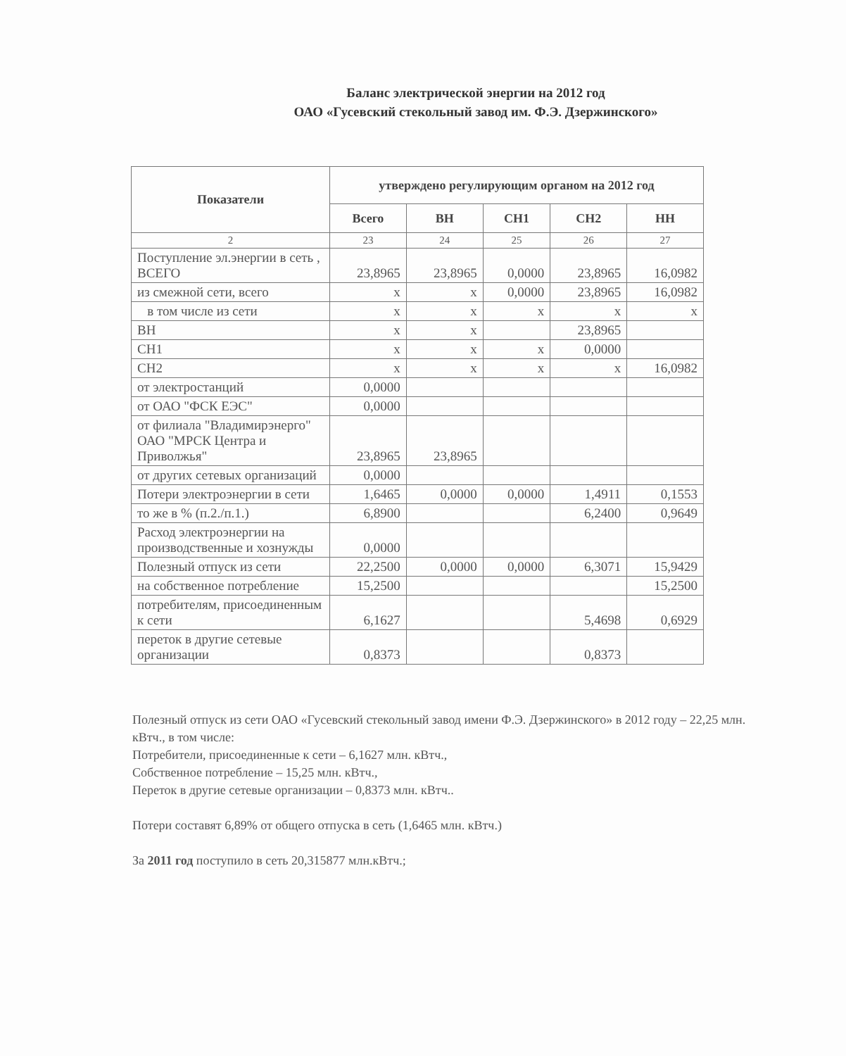Баланс электрической энергии на 2012 год
ОАО «Гусевский стекольный завод им. Ф.Э. Дзержинского»
| Показатели | утверждено регулирующим органом на 2012 год | | | | |
| --- | --- | --- | --- | --- | --- |
| | Всего | ВН | СН1 | СН2 | НН |
| 2 | 23 | 24 | 25 | 26 | 27 |
| Поступление эл.энергии в сеть , ВСЕГО | 23,8965 | 23,8965 | 0,0000 | 23,8965 | 16,0982 |
| из смежной сети, всего | x | x | 0,0000 | 23,8965 | 16,0982 |
| в том числе из сети | x | x | x | x | x |
| ВН | x | x | | 23,8965 | |
| СН1 | x | x | x | 0,0000 | |
| СН2 | x | x | x | x | 16,0982 |
| от электростанций | 0,0000 | | | | |
| от ОАО "ФСК ЕЭС" | 0,0000 | | | | |
| от филиала "Владимирэнерго" ОАО "МРСК Центра и Приволжья" | 23,8965 | 23,8965 | | | |
| от других сетевых организаций | 0,0000 | | | | |
| Потери электроэнергии в сети | 1,6465 | 0,0000 | 0,0000 | 1,4911 | 0,1553 |
| то же в % (п.2./п.1.) | 6,8900 | | | 6,2400 | 0,9649 |
| Расход электроэнергии на производственные и хознужды | 0,0000 | | | | |
| Полезный отпуск из сети | 22,2500 | 0,0000 | 0,0000 | 6,3071 | 15,9429 |
| на собственное потребление | 15,2500 | | | | 15,2500 |
| потребителям, присоединенным к сети | 6,1627 | | | 5,4698 | 0,6929 |
| переток в другие сетевые организации | 0,8373 | | | 0,8373 | |
Полезный отпуск из сети ОАО «Гусевский стекольный завод имени Ф.Э. Дзержинского» в 2012 году – 22,25 млн. кВтч., в том числе:
Потребители, присоединенные к сети – 6,1627 млн. кВтч.,
Собственное потребление – 15,25 млн. кВтч.,
Переток в другие сетевые организации – 0,8373 млн. кВтч..
Потери составят 6,89% от общего отпуска в сеть (1,6465 млн. кВтч.)
За 2011 год поступило в сеть 20,315877 млн.кВтч.;